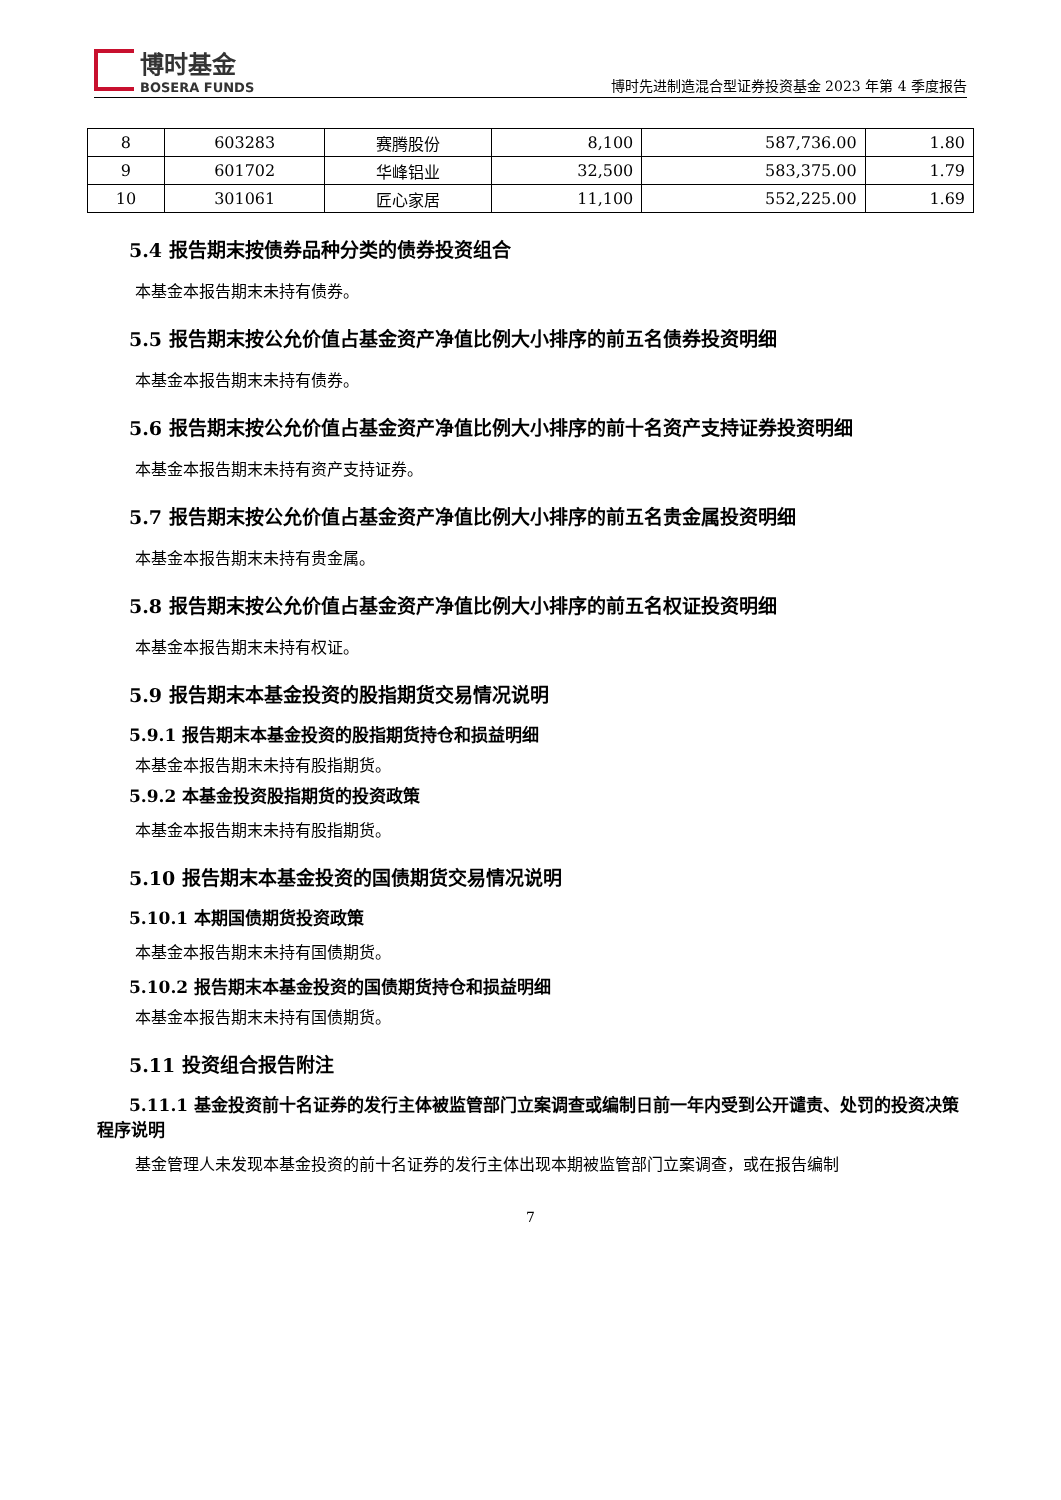博时基金
BOSERA FUNDS
博时先进制造混合型证券投资基金 2023 年第 4 季度报告
| 8 | 603283 | 赛腾股份 | 8,100 | 587,736.00 | 1.80 |
| 9 | 601702 | 华峰铝业 | 32,500 | 583,375.00 | 1.79 |
| 10 | 301061 | 匠心家居 | 11,100 | 552,225.00 | 1.69 |
5.4 报告期末按债券品种分类的债券投资组合
本基金本报告期末未持有债券。
5.5 报告期末按公允价值占基金资产净值比例大小排序的前五名债券投资明细
本基金本报告期末未持有债券。
5.6 报告期末按公允价值占基金资产净值比例大小排序的前十名资产支持证券投资明细
本基金本报告期末未持有资产支持证券。
5.7 报告期末按公允价值占基金资产净值比例大小排序的前五名贵金属投资明细
本基金本报告期末未持有贵金属。
5.8 报告期末按公允价值占基金资产净值比例大小排序的前五名权证投资明细
本基金本报告期末未持有权证。
5.9 报告期末本基金投资的股指期货交易情况说明
5.9.1 报告期末本基金投资的股指期货持仓和损益明细
本基金本报告期末未持有股指期货。
5.9.2 本基金投资股指期货的投资政策
本基金本报告期末未持有股指期货。
5.10 报告期末本基金投资的国债期货交易情况说明
5.10.1 本期国债期货投资政策
本基金本报告期末未持有国债期货。
5.10.2 报告期末本基金投资的国债期货持仓和损益明细
本基金本报告期末未持有国债期货。
5.11 投资组合报告附注
5.11.1 基金投资前十名证券的发行主体被监管部门立案调查或编制日前一年内受到公开谴责、处罚的投资决策程序说明
基金管理人未发现本基金投资的前十名证券的发行主体出现本期被监管部门立案调查，或在报告编制
7